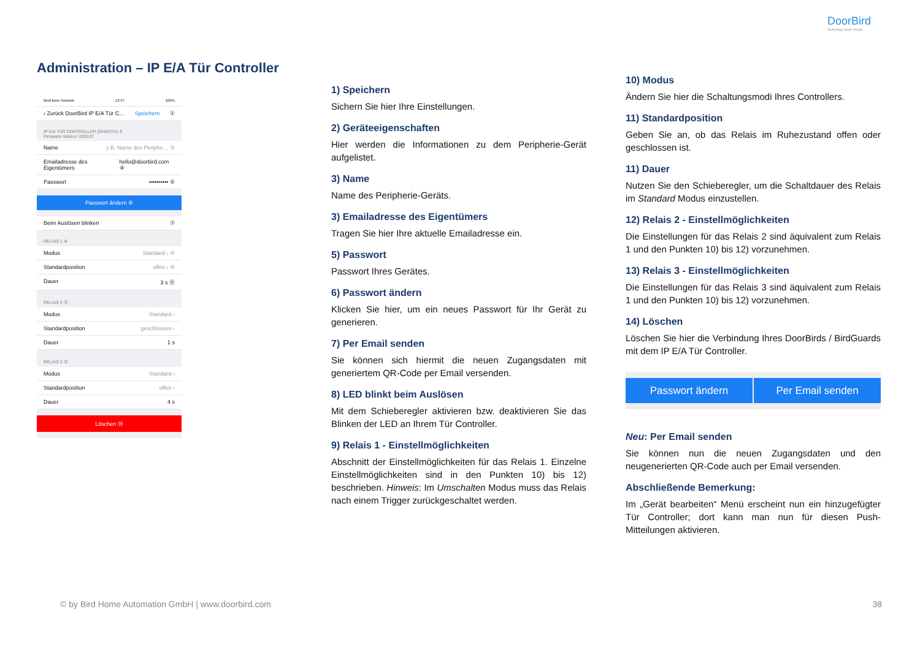DoorBird
Technology meets Design.
Administration – IP E/A Tür Controller
BirdHome Network 13:37 100%
‹ Zurück DoorBird IP E/A Tür C… Speichern ①
IP E/A TÜR CONTROLLER (GHASTH) ②
Firmware Version: 000107
Name z.B. Name des Periphe… ③
Emailadresse des Eigentümers hello@doorbird.com ④
Passwort •••••••••• ⑤
Passwort ändern ⑥
Beim Auslösen blinken ⑦
RELAIS 1 ⑧
Modus Standard › ⑨
Standardposition offen › ⑩
Dauer 3 s ⑪
RELAIS 2 ⑫
Modus Standard ›
Standardposition geschlossen ›
Dauer 1 s
RELAIS 3 ⑬
Modus Standard ›
Standardposition offen ›
Dauer 4 s
Löschen ⑭
1) Speichern
Sichern Sie hier Ihre Einstellungen.
2) Geräteeigenschaften
Hier werden die Informationen zu dem Peripherie-Gerät aufgelistet.
3) Name
Name des Peripherie-Geräts.
3) Emailadresse des Eigentümers
Tragen Sie hier Ihre aktuelle Emailadresse ein.
5) Passwort
Passwort Ihres Gerätes.
6) Passwort ändern
Klicken Sie hier, um ein neues Passwort für Ihr Gerät zu generieren.
7) Per Email senden
Sie können sich hiermit die neuen Zugangsdaten mit generiertem QR-Code per Email versenden.
8) LED blinkt beim Auslösen
Mit dem Schieberegler aktivieren bzw. deaktivieren Sie das Blinken der LED an Ihrem Tür Controller.
9) Relais 1 - Einstellmöglichkeiten
Abschnitt der Einstellmöglichkeiten für das Relais 1. Einzelne Einstellmöglichkeiten sind in den Punkten 10) bis 12) beschrieben. Hinweis: Im Umschalten Modus muss das Relais nach einem Trigger zurückgeschaltet werden.
10) Modus
Ändern Sie hier die Schaltungsmodi Ihres Controllers.
11) Standardposition
Geben Sie an, ob das Relais im Ruhezustand offen oder geschlossen ist.
11) Dauer
Nutzen Sie den Schieberegler, um die Schaltdauer des Relais im Standard Modus einzustellen.
12) Relais 2 - Einstellmöglichkeiten
Die Einstellungen für das Relais 2 sind äquivalent zum Relais 1 und den Punkten 10) bis 12) vorzunehmen.
13) Relais 3 - Einstellmöglichkeiten
Die Einstellungen für das Relais 3 sind äquivalent zum Relais 1 und den Punkten 10) bis 12) vorzunehmen.
14) Löschen
Löschen Sie hier die Verbindung Ihres DoorBirds / BirdGuards mit dem IP E/A Tür Controller.
Passwort ändern Per Email senden
Neu: Per Email senden
Sie können nun die neuen Zugangsdaten und den neugenerierten QR-Code auch per Email versenden.
Abschließende Bemerkung:
Im „Gerät bearbeiten“ Menü erscheint nun ein hinzugefügter Tür Controller; dort kann man nun für diesen Push-Mitteilungen aktivieren.
© by Bird Home Automation GmbH | www.doorbird.com
38